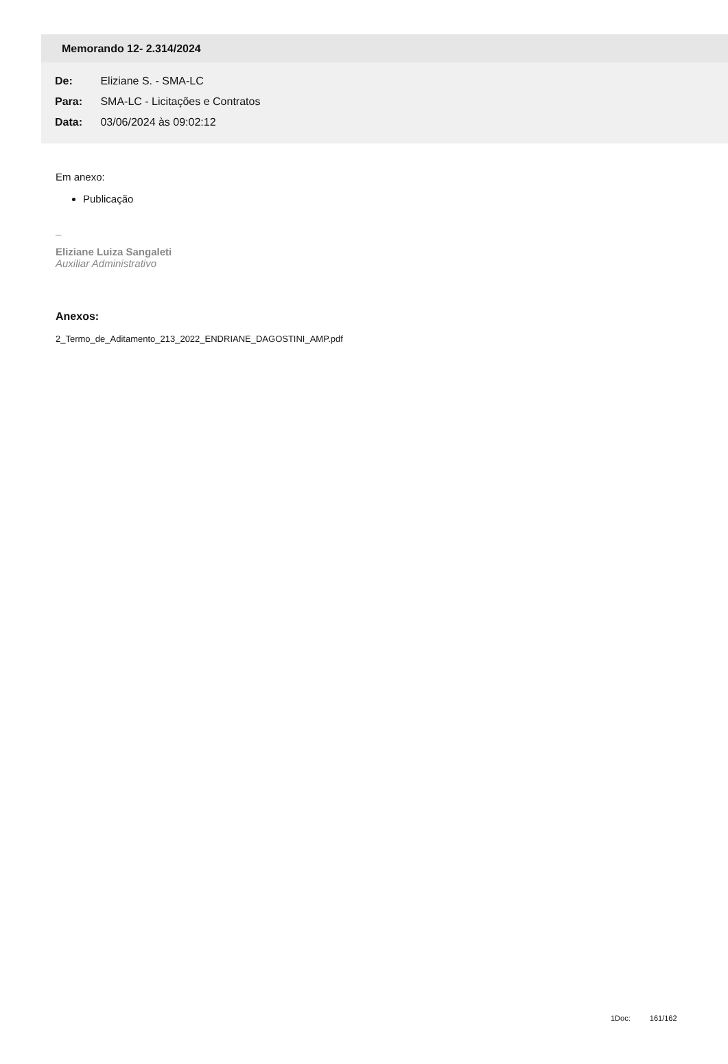Memorando 12- 2.314/2024
De: Eliziane S. - SMA-LC
Para: SMA-LC - Licitações e Contratos
Data: 03/06/2024 às 09:02:12
Em anexo:
Publicação
_
Eliziane Luiza Sangaleti
Auxiliar Administrativo
Anexos:
2_Termo_de_Aditamento_213_2022_ENDRIANE_DAGOSTINI_AMP.pdf
1Doc: 161/162